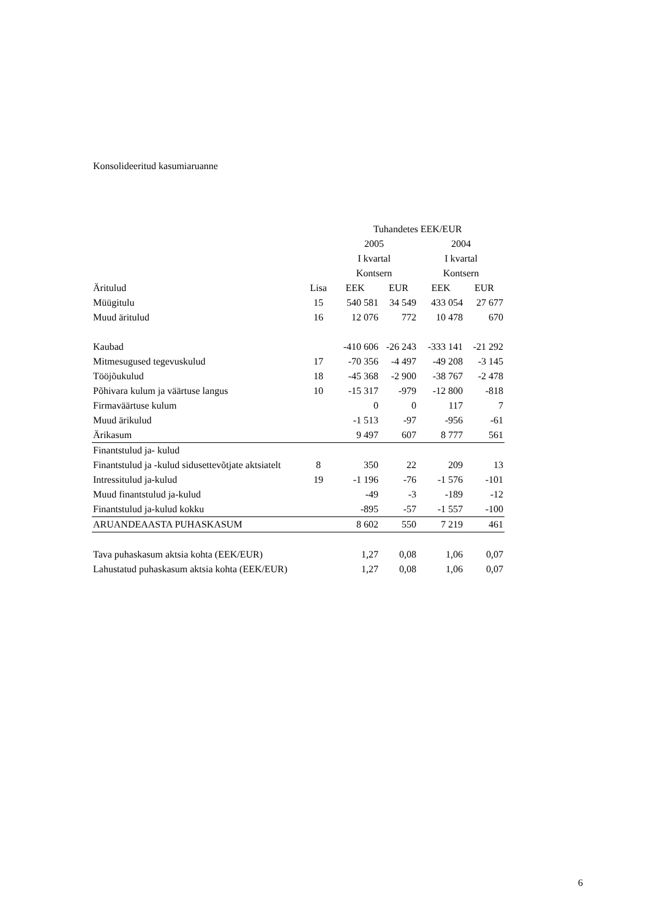Konsolideeritud kasumiaruanne
| | | Tuhandetes EEK/EUR | | | |
| --- | --- | --- | --- | --- | --- |
| | | 2005 | | 2004 | |
| | | I kvartal | | I kvartal | |
| | | Kontsern | | Kontsern | |
| Äritulud | Lisa | EEK | EUR | EEK | EUR |
| Müügitulu | 15 | 540 581 | 34 549 | 433 054 | 27 677 |
| Muud äritulud | 16 | 12 076 | 772 | 10 478 | 670 |
| Kaubad | | -410 606 | -26 243 | -333 141 | -21 292 |
| Mitmesugused tegevuskulud | 17 | -70 356 | -4 497 | -49 208 | -3 145 |
| Tööjõukulud | 18 | -45 368 | -2 900 | -38 767 | -2 478 |
| Põhivara kulum ja väärtuse langus | 10 | -15 317 | -979 | -12 800 | -818 |
| Firmaväärtuse kulum | | 0 | 0 | 117 | 7 |
| Muud ärikulud | | -1 513 | -97 | -956 | -61 |
| Ärikasum | | 9 497 | 607 | 8 777 | 561 |
| Finantstulud ja- kulud | | | | | |
| Finantstulud ja -kulud sidusettevõtjate aktsiatelt | 8 | 350 | 22 | 209 | 13 |
| Intressitulud ja-kulud | 19 | -1 196 | -76 | -1 576 | -101 |
| Muud finantstulud ja-kulud | | -49 | -3 | -189 | -12 |
| Finantstulud ja-kulud kokku | | -895 | -57 | -1 557 | -100 |
| ARUANDEAASTA PUHASKASUM | | 8 602 | 550 | 7 219 | 461 |
| Tava puhaskasum aktsia kohta (EEK/EUR) | | 1,27 | 0,08 | 1,06 | 0,07 |
| Lahustatud puhaskasum aktsia kohta (EEK/EUR) | | 1,27 | 0,08 | 1,06 | 0,07 |
6